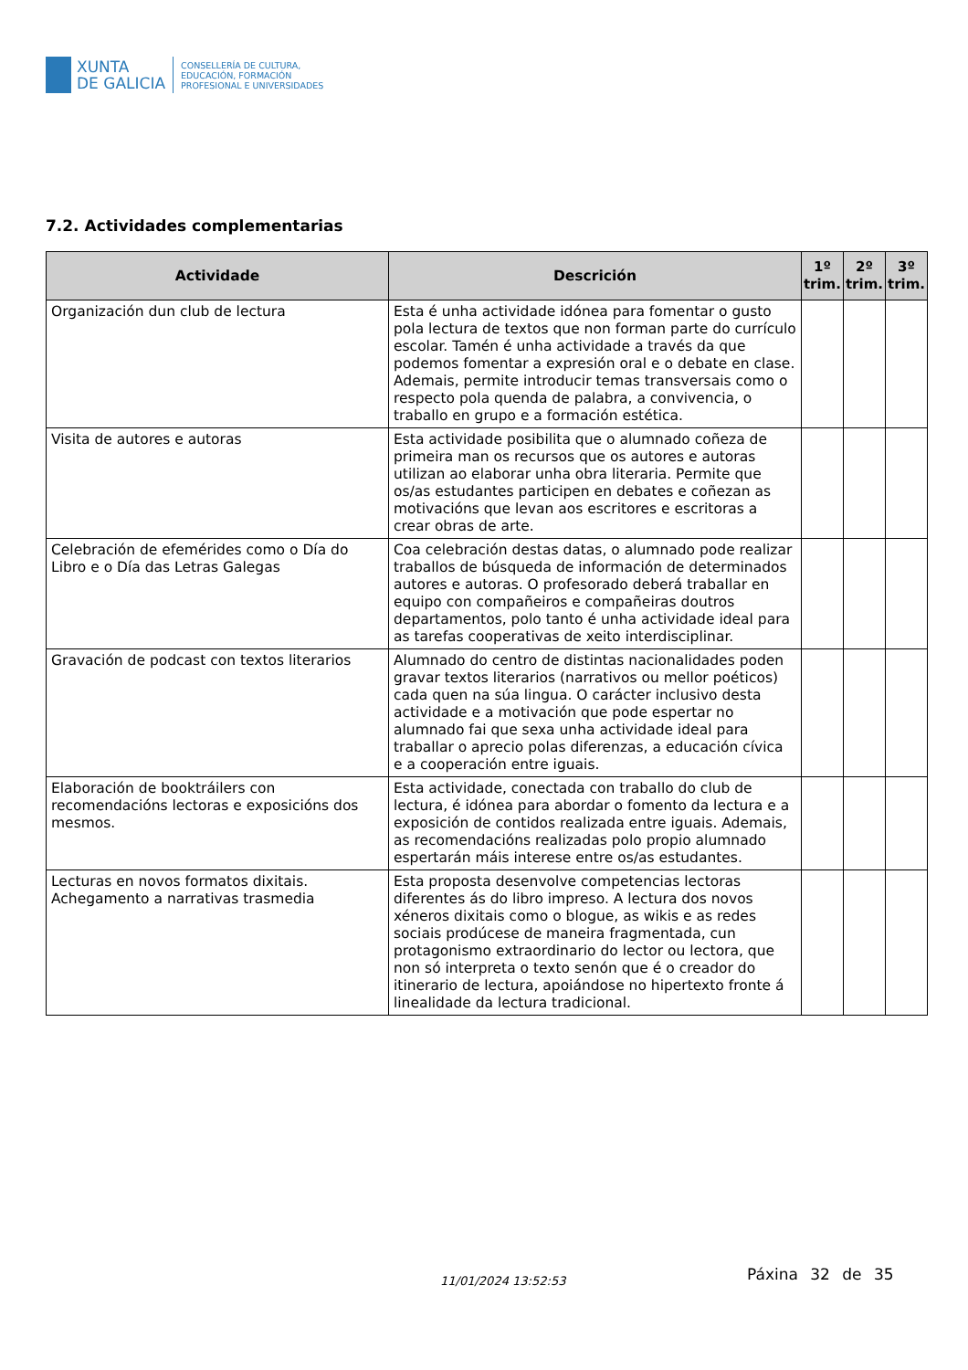XUNTA
DE GALICIA
CONSELLERÍA DE CULTURA,
EDUCACIÓN, FORMACIÓN
PROFESIONAL E UNIVERSIDADES
7.2. Actividades complementarias
| Actividade | Descrición | 1º trim. | 2º trim. | 3º trim. |
| --- | --- | --- | --- | --- |
| Organización dun club de lectura | Esta é unha actividade idónea para fomentar o gusto pola lectura de textos que non forman parte do currículo escolar. Tamén é unha actividade a través da que podemos fomentar a expresión oral e o debate en clase. Ademais, permite introducir temas transversais como o respecto pola quenda de palabra, a convivencia, o traballo en grupo e a formación estética. | | | |
| Visita de autores e autoras | Esta actividade posibilita que o alumnado coñeza de primeira man os recursos que os autores e autoras utilizan ao elaborar unha obra literaria. Permite que os/as estudantes participen en debates e coñezan as motivacións que levan aos escritores e escritoras a crear obras de arte. | | | |
| Celebración de efemérides como o Día do Libro e o Día das Letras Galegas | Coa celebración destas datas, o alumnado pode realizar traballos de búsqueda de información de determinados autores e autoras. O profesorado deberá traballar en equipo con compañeiros e compañeiras doutros departamentos, polo tanto é unha actividade ideal para as tarefas cooperativas de xeito interdisciplinar. | | | |
| Gravación de podcast con textos literarios | Alumnado do centro de distintas nacionalidades poden gravar textos literarios (narrativos ou mellor poéticos) cada quen na súa lingua. O carácter inclusivo desta actividade e a motivación que pode espertar no alumnado fai que sexa unha actividade ideal para traballar o aprecio polas diferenzas, a educación cívica e a cooperación entre iguais. | | | |
| Elaboración de booktráilers con recomendacións lectoras e exposicións dos mesmos. | Esta actividade, conectada con traballo do club de lectura, é idónea para abordar o fomento da lectura e a exposición de contidos realizada entre iguais. Ademais, as recomendacións realizadas polo propio alumnado espertarán máis interese entre os/as estudantes. | | | |
| Lecturas en novos formatos dixitais. Achegamento a narrativas trasmedia | Esta proposta desenvolve competencias lectoras diferentes ás do libro impreso. A lectura dos novos xéneros dixitais como o blogue, as wikis e as redes sociais prodúcese de maneira fragmentada, cun protagonismo extraordinario do lector ou lectora, que non só interpreta o texto senón que é o creador do itinerario de lectura, apoiándose no hipertexto fronte á linealidade da lectura tradicional. | | | |
11/01/2024 13:52:53 Páxina 32 de 35